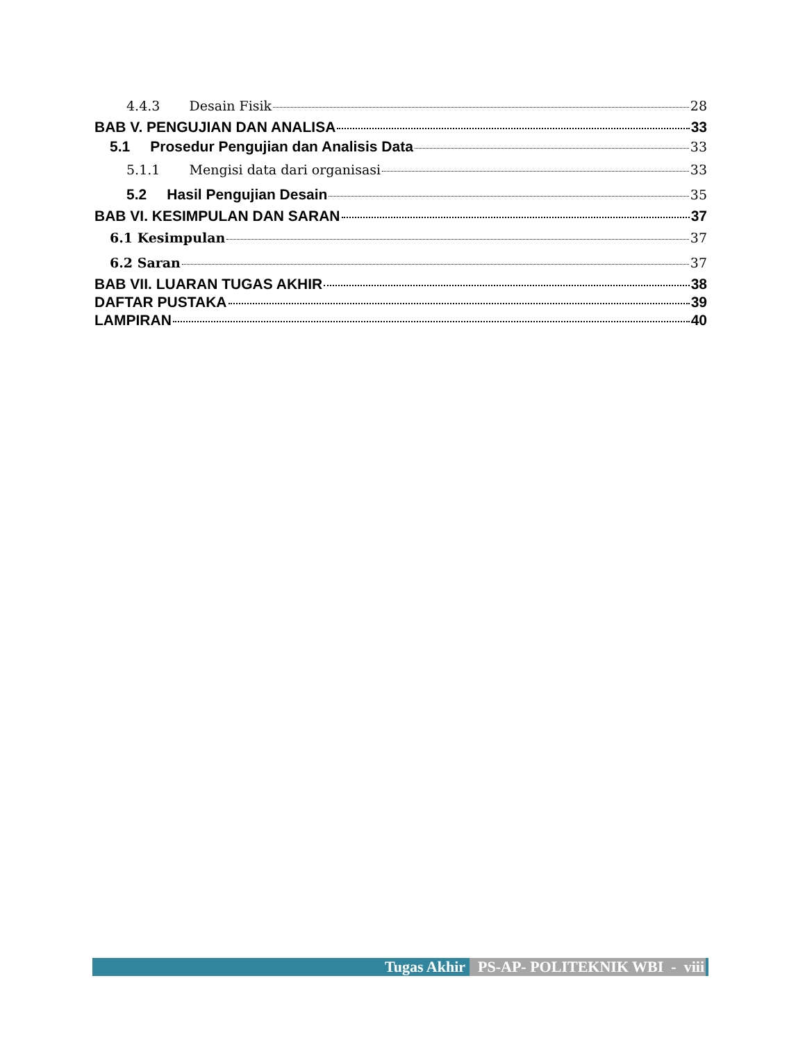4.4.3 Desain Fisik 28
BAB V. PENGUJIAN DAN ANALISA 33
5.1 Prosedur Pengujian dan Analisis Data 33
5.1.1 Mengisi data dari organisasi 33
5.2 Hasil Pengujian Desain 35
BAB VI. KESIMPULAN DAN SARAN 37
6.1 Kesimpulan 37
6.2 Saran 37
BAB VII. LUARAN TUGAS AKHIR 38
DAFTAR PUSTAKA 39
LAMPIRAN 40
Tugas Akhir PS-AP- POLITEKNIK WBI - viii